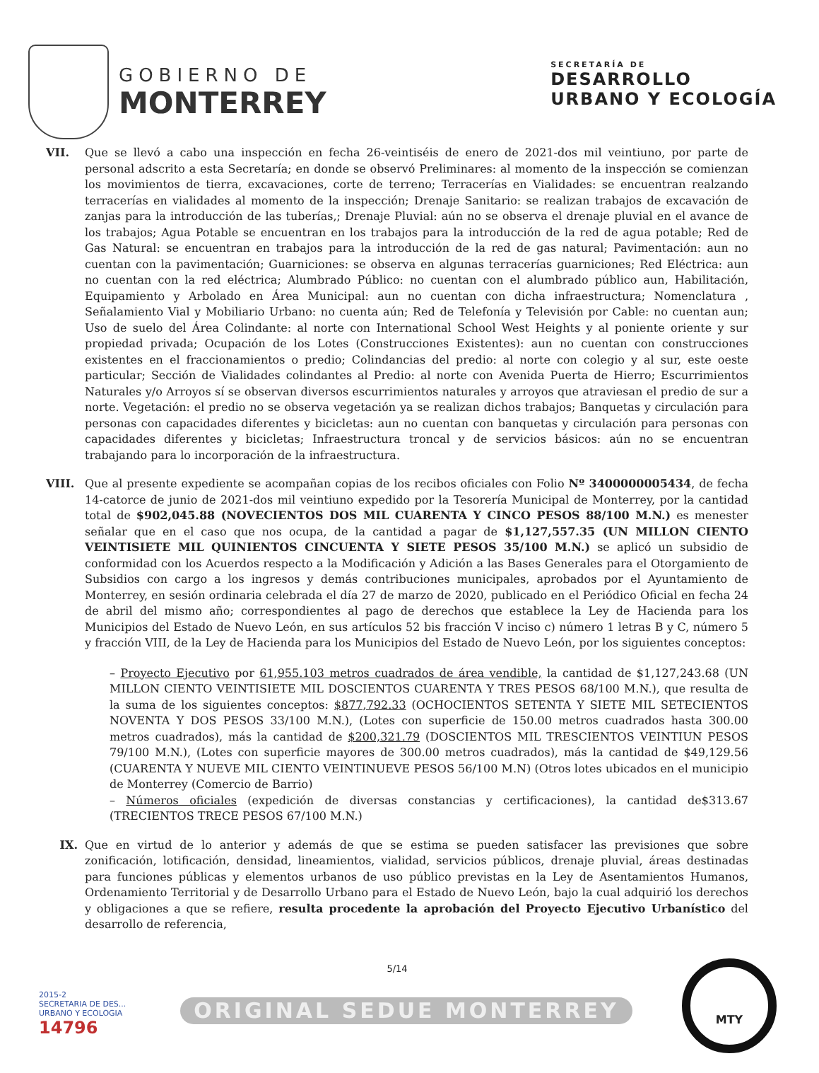GOBIERNO DE
MONTERREY
SECRETARÍA DE
DESARROLLO
URBANO Y ECOLOGÍA
VII. Que se llevó a cabo una inspección en fecha 26-veintiséis de enero de 2021-dos mil veintiuno, por parte de personal adscrito a esta Secretaría; en donde se observó Preliminares: al momento de la inspección se comienzan los movimientos de tierra, excavaciones, corte de terreno; Terracerías en Vialidades: se encuentran realzando terracerías en vialidades al momento de la inspección; Drenaje Sanitario: se realizan trabajos de excavación de zanjas para la introducción de las tuberías,; Drenaje Pluvial: aún no se observa el drenaje pluvial en el avance de los trabajos; Agua Potable se encuentran en los trabajos para la introducción de la red de agua potable; Red de Gas Natural: se encuentran en trabajos para la introducción de la red de gas natural; Pavimentación: aun no cuentan con la pavimentación; Guarniciones: se observa en algunas terracerías guarniciones; Red Eléctrica: aun no cuentan con la red eléctrica; Alumbrado Público: no cuentan con el alumbrado público aun, Habilitación, Equipamiento y Arbolado en Área Municipal: aun no cuentan con dicha infraestructura; Nomenclatura , Señalamiento Vial y Mobiliario Urbano: no cuenta aún; Red de Telefonía y Televisión por Cable: no cuentan aun; Uso de suelo del Área Colindante: al norte con International School West Heights y al poniente oriente y sur propiedad privada; Ocupación de los Lotes (Construcciones Existentes): aun no cuentan con construcciones existentes en el fraccionamientos o predio; Colindancias del predio: al norte con colegio y al sur, este oeste particular; Sección de Vialidades colindantes al Predio: al norte con Avenida Puerta de Hierro; Escurrimientos Naturales y/o Arroyos sí se observan diversos escurrimientos naturales y arroyos que atraviesan el predio de sur a norte. Vegetación: el predio no se observa vegetación ya se realizan dichos trabajos; Banquetas y circulación para personas con capacidades diferentes y bicicletas: aun no cuentan con banquetas y circulación para personas con capacidades diferentes y bicicletas; Infraestructura troncal y de servicios básicos: aún no se encuentran trabajando para lo incorporación de la infraestructura.
VIII. Que al presente expediente se acompañan copias de los recibos oficiales con Folio Nº 3400000005434, de fecha 14-catorce de junio de 2021-dos mil veintiuno expedido por la Tesorería Municipal de Monterrey, por la cantidad total de $902,045.88 (NOVECIENTOS DOS MIL CUARENTA Y CINCO PESOS 88/100 M.N.) es menester señalar que en el caso que nos ocupa, de la cantidad a pagar de $1,127,557.35 (UN MILLON CIENTO VEINTISIETE MIL QUINIENTOS CINCUENTA Y SIETE PESOS 35/100 M.N.) se aplicó un subsidio de conformidad con los Acuerdos respecto a la Modificación y Adición a las Bases Generales para el Otorgamiento de Subsidios con cargo a los ingresos y demás contribuciones municipales, aprobados por el Ayuntamiento de Monterrey, en sesión ordinaria celebrada el día 27 de marzo de 2020, publicado en el Periódico Oficial en fecha 24 de abril del mismo año; correspondientes al pago de derechos que establece la Ley de Hacienda para los Municipios del Estado de Nuevo León, en sus artículos 52 bis fracción V inciso c) número 1 letras B y C, número 5 y fracción VIII, de la Ley de Hacienda para los Municipios del Estado de Nuevo León, por los siguientes conceptos:
– Proyecto Ejecutivo por 61,955.103 metros cuadrados de área vendible, la cantidad de $1,127,243.68 (UN MILLON CIENTO VEINTISIETE MIL DOSCIENTOS CUARENTA Y TRES PESOS 68/100 M.N.), que resulta de la suma de los siguientes conceptos: $877,792.33 (OCHOCIENTOS SETENTA Y SIETE MIL SETECIENTOS NOVENTA Y DOS PESOS 33/100 M.N.), (Lotes con superficie de 150.00 metros cuadrados hasta 300.00 metros cuadrados), más la cantidad de $200,321.79 (DOSCIENTOS MIL TRESCIENTOS VEINTIUN PESOS 79/100 M.N.), (Lotes con superficie mayores de 300.00 metros cuadrados), más la cantidad de $49,129.56 (CUARENTA Y NUEVE MIL CIENTO VEINTINUEVE PESOS 56/100 M.N) (Otros lotes ubicados en el municipio de Monterrey (Comercio de Barrio)
– Números oficiales (expedición de diversas constancias y certificaciones), la cantidad de$313.67 (TRECIENTOS TRECE PESOS 67/100 M.N.)
IX. Que en virtud de lo anterior y además de que se estima se pueden satisfacer las previsiones que sobre zonificación, lotificación, densidad, lineamientos, vialidad, servicios públicos, drenaje pluvial, áreas destinadas para funciones públicas y elementos urbanos de uso público previstas en la Ley de Asentamientos Humanos, Ordenamiento Territorial y de Desarrollo Urbano para el Estado de Nuevo León, bajo la cual adquirió los derechos y obligaciones a que se refiere, resulta procedente la aprobación del Proyecto Ejecutivo Urbanístico del desarrollo de referencia,
5/14
2015-2
SECRETARIA DE DES...
URBANO Y ECOLOGIA
14796
ORIGINAL SEDUE MONTERREY
MTY